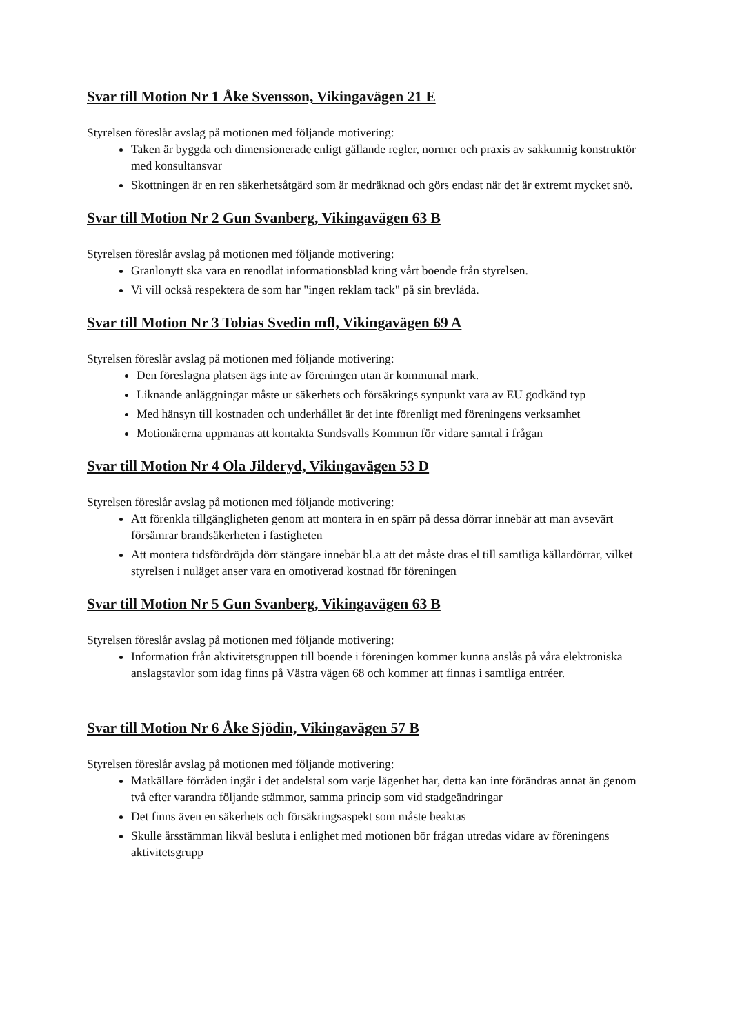Svar till Motion Nr 1 Åke Svensson, Vikingavägen 21 E
Styrelsen föreslår avslag på motionen med följande motivering:
Taken är byggda och dimensionerade enligt gällande regler, normer och praxis av sakkunnig konstruktör med konsultansvar
Skottningen är en ren säkerhetsåtgärd som är medräknad och görs endast när det är extremt mycket snö.
Svar till Motion Nr 2 Gun Svanberg, Vikingavägen 63 B
Styrelsen föreslår avslag på motionen med följande motivering:
Granlonytt ska vara en renodlat informationsblad kring vårt boende från styrelsen.
Vi vill också respektera de som har "ingen reklam tack" på sin brevlåda.
Svar till Motion Nr 3 Tobias Svedin mfl, Vikingavägen 69 A
Styrelsen föreslår avslag på motionen med följande motivering:
Den föreslagna platsen ägs inte av föreningen utan är kommunal mark.
Liknande anläggningar måste ur säkerhets och försäkrings synpunkt vara av EU godkänd typ
Med hänsyn till kostnaden och underhållet är det inte förenligt med föreningens verksamhet
Motionärerna uppmanas att kontakta Sundsvalls Kommun för vidare samtal i frågan
Svar till Motion Nr 4 Ola Jilderyd, Vikingavägen 53 D
Styrelsen föreslår avslag på motionen med följande motivering:
Att förenkla tillgängligheten genom att montera in en spärr på dessa dörrar innebär att man avsevärt försämrar brandsäkerheten i fastigheten
Att montera tidsfördröjda dörr stängare innebär bl.a att det måste dras el till samtliga källardörrar, vilket styrelsen i nuläget anser vara en omotiverad kostnad för föreningen
Svar till Motion Nr 5 Gun Svanberg, Vikingavägen 63 B
Styrelsen föreslår avslag på motionen med följande motivering:
Information från aktivitetsgruppen till boende i föreningen kommer kunna anslås på våra elektroniska anslagstavlor som idag finns på Västra vägen 68 och kommer att finnas i samtliga entréer.
Svar till Motion Nr 6 Åke Sjödin, Vikingavägen 57 B
Styrelsen föreslår avslag på motionen med följande motivering:
Matkällare förråden ingår i det andelstal som varje lägenhet har, detta kan inte förändras annat än genom två efter varandra följande stämmor, samma princip som vid stadgeändringar
Det finns även en säkerhets och försäkringsaspekt som måste beaktas
Skulle årsstämman likväl besluta i enlighet med motionen bör frågan utredas vidare av föreningens aktivitetsgrupp